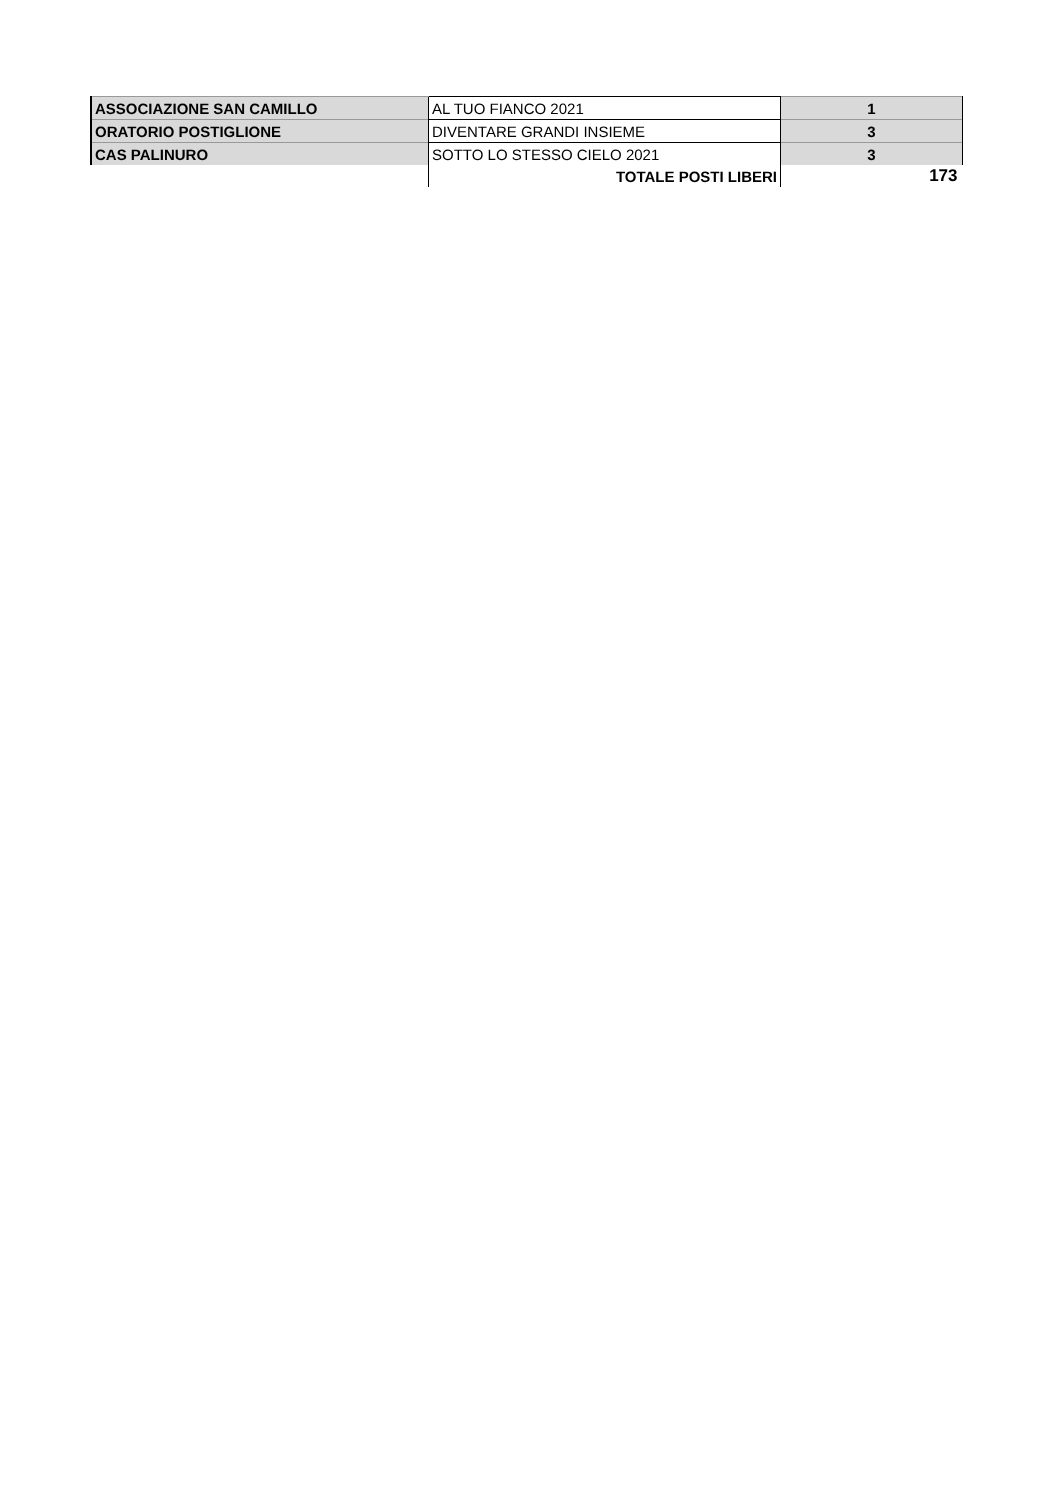| ASSOCIAZIONE SAN CAMILLO | AL TUO FIANCO 2021 | 1 |
| ORATORIO POSTIGLIONE | DIVENTARE GRANDI INSIEME | 3 |
| CAS PALINURO | SOTTO LO STESSO CIELO 2021 | 3 |
| | TOTALE POSTI LIBERI | 173 |